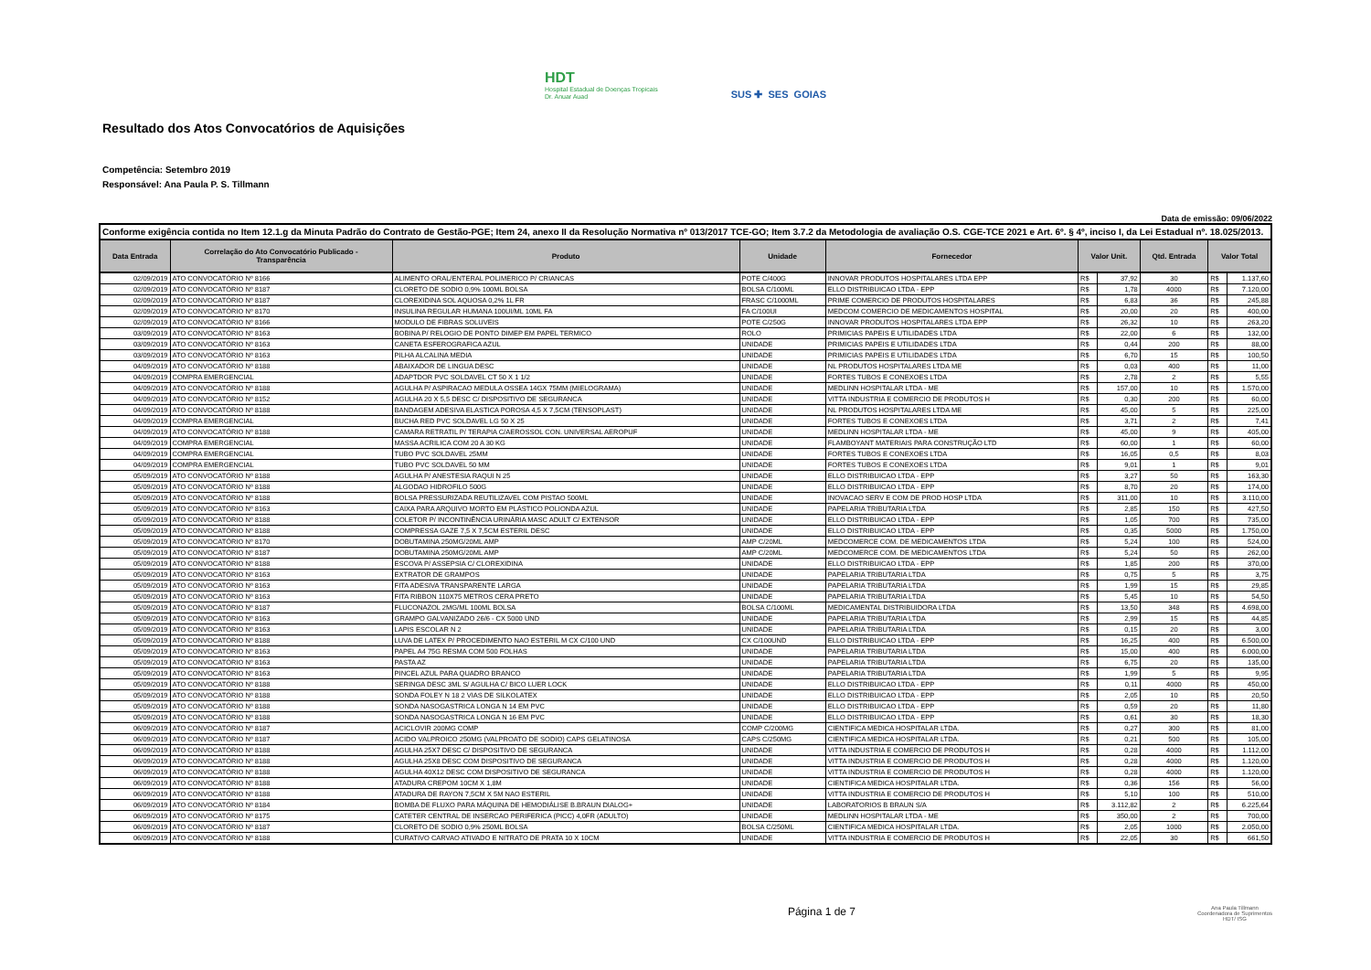HDT
Hospital Estadual de Doenças Tropicais
Dr. Anuar Auad
SUS ✚ SES GOIAS
Resultado dos Atos Convocatórios de Aquisições
Competência: Setembro 2019
Responsável: Ana Paula P. S. Tillmann
Data de emissão: 09/06/2022
| Conforme exigência contida no Item 12.1.g da Minuta Padrão do Contrato de Gestão-PGE; Item 24, anexo II da Resolução Normativa nº 013/2017 TCE-GO; Item 3.7.2 da Metodologia de avaliação O.S. CGE-TCE 2021 e Art. 6º. § 4º, inciso I, da Lei Estadual nº. 18.025/2013. | | | | | | | | | |
| --- | --- | --- | --- | --- | --- | --- | --- | --- | --- |
| Data Entrada | Correlação do Ato Convocatório Publicado - Transparência | Produto | Unidade | Fornecedor | Valor Unit. | | Qtd. Entrada | Valor Total | |
| 02/09/2019 | ATO CONVOCATÓRIO Nº 8166 | ALIMENTO ORAL/ENTERAL POLIMERICO P/ CRIANCAS | POTE C/400G | INNOVAR PRODUTOS HOSPITALARES LTDA EPP | R$ | 37,92 | 30 | R$ | 1.137,60 |
| 02/09/2019 | ATO CONVOCATÓRIO Nº 8187 | CLORETO DE SODIO 0,9% 100ML BOLSA | BOLSA C/100ML | ELLO DISTRIBUICAO LTDA - EPP | R$ | 1,78 | 4000 | R$ | 7.120,00 |
| 02/09/2019 | ATO CONVOCATÓRIO Nº 8187 | CLOREXIDINA SOL AQUOSA 0,2% 1L FR | FRASC C/1000ML | PRIME COMERCIO DE PRODUTOS HOSPITALARES | R$ | 6,83 | 36 | R$ | 245,88 |
| 02/09/2019 | ATO CONVOCATÓRIO Nº 8170 | INSULINA REGULAR HUMANA 100UI/ML 10ML FA | FA C/100UI | MEDCOM COMERCIO DE MEDICAMENTOS HOSPITAL | R$ | 20,00 | 20 | R$ | 400,00 |
| 02/09/2019 | ATO CONVOCATÓRIO Nº 8166 | MODULO DE FIBRAS SOLUVEIS | POTE C/250G | INNOVAR PRODUTOS HOSPITALARES LTDA EPP | R$ | 26,32 | 10 | R$ | 263,20 |
| 03/09/2019 | ATO CONVOCATÓRIO Nº 8163 | BOBINA P/ RELOGIO DE PONTO DIMEP EM PAPEL TERMICO | ROLO | PRIMICIAS PAPEIS E UTILIDADES LTDA | R$ | 22,00 | 6 | R$ | 132,00 |
| 03/09/2019 | ATO CONVOCATÓRIO Nº 8163 | CANETA ESFEROGRAFICA AZUL | UNIDADE | PRIMICIAS PAPEIS E UTILIDADES LTDA | R$ | 0,44 | 200 | R$ | 88,00 |
| 03/09/2019 | ATO CONVOCATÓRIO Nº 8163 | PILHA ALCALINA MEDIA | UNIDADE | PRIMICIAS PAPEIS E UTILIDADES LTDA | R$ | 6,70 | 15 | R$ | 100,50 |
| 04/09/2019 | ATO CONVOCATÓRIO Nº 8188 | ABAIXADOR DE LINGUA DESC | UNIDADE | NL PRODUTOS HOSPITALARES LTDA ME | R$ | 0,03 | 400 | R$ | 11,00 |
| 04/09/2019 | COMPRA EMERGENCIAL | ADAPTDOR PVC SOLDAVEL CT 50 X 1 1/2 | UNIDADE | FORTES TUBOS E CONEXOES LTDA | R$ | 2,78 | 2 | R$ | 5,55 |
| 04/09/2019 | ATO CONVOCATÓRIO Nº 8188 | AGULHA P/ ASPIRACAO MEDULA OSSEA 14GX 75MM (MIELOGRAMA) | UNIDADE | MEDLINN HOSPITALAR LTDA - ME | R$ | 157,00 | 10 | R$ | 1.570,00 |
| 04/09/2019 | ATO CONVOCATÓRIO Nº 8152 | AGULHA 20 X 5,5 DESC C/ DISPOSITIVO DE SEGURANCA | UNIDADE | VITTA INDUSTRIA E COMERCIO DE PRODUTOS H | R$ | 0,30 | 200 | R$ | 60,00 |
| 04/09/2019 | ATO CONVOCATÓRIO Nº 8188 | BANDAGEM ADESIVA ELASTICA POROSA 4,5 X 7,5CM (TENSOPLAST) | UNIDADE | NL PRODUTOS HOSPITALARES LTDA ME | R$ | 45,00 | 5 | R$ | 225,00 |
| 04/09/2019 | COMPRA EMERGENCIAL | BUCHA RED PVC SOLDAVEL LG 50 X 25 | UNIDADE | FORTES TUBOS E CONEXOES LTDA | R$ | 3,71 | 2 | R$ | 7,41 |
| 04/09/2019 | ATO CONVOCATÓRIO Nº 8188 | CAMARA RETRATIL P/ TERAPIA C/AEROSSOL CON. UNIVERSAL AEROPUF | UNIDADE | MEDLINN HOSPITALAR LTDA - ME | R$ | 45,00 | 9 | R$ | 405,00 |
| 04/09/2019 | COMPRA EMERGENCIAL | MASSA ACRILICA COM 20 A 30 KG | UNIDADE | FLAMBOYANT MATERIAIS PARA CONSTRUÇÃO LTD | R$ | 60,00 | 1 | R$ | 60,00 |
| 04/09/2019 | COMPRA EMERGENCIAL | TUBO PVC SOLDAVEL 25MM | UNIDADE | FORTES TUBOS E CONEXOES LTDA | R$ | 16,05 | 0,5 | R$ | 8,03 |
| 04/09/2019 | COMPRA EMERGENCIAL | TUBO PVC SOLDAVEL 50 MM | UNIDADE | FORTES TUBOS E CONEXOES LTDA | R$ | 9,01 | 1 | R$ | 9,01 |
| 05/09/2019 | ATO CONVOCATÓRIO Nº 8188 | AGULHA P/ ANESTESIA RAQUI N 25 | UNIDADE | ELLO DISTRIBUICAO LTDA - EPP | R$ | 3,27 | 50 | R$ | 163,30 |
| 05/09/2019 | ATO CONVOCATÓRIO Nº 8188 | ALGODAO HIDROFILO 500G | UNIDADE | ELLO DISTRIBUICAO LTDA - EPP | R$ | 8,70 | 20 | R$ | 174,00 |
| 05/09/2019 | ATO CONVOCATÓRIO Nº 8188 | BOLSA PRESSURIZADA REUTILIZAVEL COM PISTAO 500ML | UNIDADE | INOVACAO SERV E COM DE PROD HOSP LTDA | R$ | 311,00 | 10 | R$ | 3.110,00 |
| 05/09/2019 | ATO CONVOCATÓRIO Nº 8163 | CAIXA PARA ARQUIVO MORTO EM PLÁSTICO POLIONDA AZUL | UNIDADE | PAPELARIA TRIBUTARIA LTDA | R$ | 2,85 | 150 | R$ | 427,50 |
| 05/09/2019 | ATO CONVOCATÓRIO Nº 8188 | COLETOR P/ INCONTINÊNCIA URINÁRIA MASC ADULT C/ EXTENSOR | UNIDADE | ELLO DISTRIBUICAO LTDA - EPP | R$ | 1,05 | 700 | R$ | 735,00 |
| 05/09/2019 | ATO CONVOCATÓRIO Nº 8188 | COMPRESSA GAZE 7,5 X 7,5CM ESTERIL DESC | UNIDADE | ELLO DISTRIBUICAO LTDA - EPP | R$ | 0,35 | 5000 | R$ | 1.750,00 |
| 05/09/2019 | ATO CONVOCATÓRIO Nº 8170 | DOBUTAMINA 250MG/20ML AMP | AMP C/20ML | MEDCOMERCE COM. DE MEDICAMENTOS LTDA | R$ | 5,24 | 100 | R$ | 524,00 |
| 05/09/2019 | ATO CONVOCATÓRIO Nº 8187 | DOBUTAMINA 250MG/20ML AMP | AMP C/20ML | MEDCOMERCE COM. DE MEDICAMENTOS LTDA | R$ | 5,24 | 50 | R$ | 262,00 |
| 05/09/2019 | ATO CONVOCATÓRIO Nº 8188 | ESCOVA P/ ASSEPSIA C/ CLOREXIDINA | UNIDADE | ELLO DISTRIBUICAO LTDA - EPP | R$ | 1,85 | 200 | R$ | 370,00 |
| 05/09/2019 | ATO CONVOCATÓRIO Nº 8163 | EXTRATOR DE GRAMPOS | UNIDADE | PAPELARIA TRIBUTARIA LTDA | R$ | 0,75 | 5 | R$ | 3,75 |
| 05/09/2019 | ATO CONVOCATÓRIO Nº 8163 | FITA ADESIVA TRANSPARENTE LARGA | UNIDADE | PAPELARIA TRIBUTARIA LTDA | R$ | 1,99 | 15 | R$ | 29,85 |
| 05/09/2019 | ATO CONVOCATÓRIO Nº 8163 | FITA RIBBON 110X75 METROS CERA PRETO | UNIDADE | PAPELARIA TRIBUTARIA LTDA | R$ | 5,45 | 10 | R$ | 54,50 |
| 05/09/2019 | ATO CONVOCATÓRIO Nº 8187 | FLUCONAZOL 2MG/ML 100ML BOLSA | BOLSA C/100ML | MEDICAMENTAL DISTRIBUIDORA LTDA | R$ | 13,50 | 348 | R$ | 4.698,00 |
| 05/09/2019 | ATO CONVOCATÓRIO Nº 8163 | GRAMPO GALVANIZADO 26/6 - CX 5000 UND | UNIDADE | PAPELARIA TRIBUTARIA LTDA | R$ | 2,99 | 15 | R$ | 44,85 |
| 05/09/2019 | ATO CONVOCATÓRIO Nº 8163 | LAPIS ESCOLAR N 2 | UNIDADE | PAPELARIA TRIBUTARIA LTDA | R$ | 0,15 | 20 | R$ | 3,00 |
| 05/09/2019 | ATO CONVOCATÓRIO Nº 8188 | LUVA DE LATEX P/ PROCEDIMENTO NAO ESTERIL M CX C/100 UND | CX C/100UND | ELLO DISTRIBUICAO LTDA - EPP | R$ | 16,25 | 400 | R$ | 6.500,00 |
| 05/09/2019 | ATO CONVOCATÓRIO Nº 8163 | PAPEL A4 75G RESMA COM 500 FOLHAS | UNIDADE | PAPELARIA TRIBUTARIA LTDA | R$ | 15,00 | 400 | R$ | 6.000,00 |
| 05/09/2019 | ATO CONVOCATÓRIO Nº 8163 | PASTA AZ | UNIDADE | PAPELARIA TRIBUTARIA LTDA | R$ | 6,75 | 20 | R$ | 135,00 |
| 05/09/2019 | ATO CONVOCATÓRIO Nº 8163 | PINCEL AZUL PARA QUADRO BRANCO | UNIDADE | PAPELARIA TRIBUTARIA LTDA | R$ | 1,99 | 5 | R$ | 9,95 |
| 05/09/2019 | ATO CONVOCATÓRIO Nº 8188 | SERINGA DESC 3ML S/ AGULHA C/ BICO LUER LOCK | UNIDADE | ELLO DISTRIBUICAO LTDA - EPP | R$ | 0,11 | 4000 | R$ | 450,00 |
| 05/09/2019 | ATO CONVOCATÓRIO Nº 8188 | SONDA FOLEY N 18 2 VIAS DE SILKOLATEX | UNIDADE | ELLO DISTRIBUICAO LTDA - EPP | R$ | 2,05 | 10 | R$ | 20,50 |
| 05/09/2019 | ATO CONVOCATÓRIO Nº 8188 | SONDA NASOGASTRICA LONGA N 14 EM PVC | UNIDADE | ELLO DISTRIBUICAO LTDA - EPP | R$ | 0,59 | 20 | R$ | 11,80 |
| 05/09/2019 | ATO CONVOCATÓRIO Nº 8188 | SONDA NASOGASTRICA LONGA N 16 EM PVC | UNIDADE | ELLO DISTRIBUICAO LTDA - EPP | R$ | 0,61 | 30 | R$ | 18,30 |
| 06/09/2019 | ATO CONVOCATÓRIO Nº 8187 | ACICLOVIR 200MG COMP | COMP C/200MG | CIENTIFICA MEDICA HOSPITALAR LTDA. | R$ | 0,27 | 300 | R$ | 81,00 |
| 06/09/2019 | ATO CONVOCATÓRIO Nº 8187 | ACIDO VALPROICO 250MG (VALPROATO DE SODIO) CAPS GELATINOSA | CAPS C/250MG | CIENTIFICA MEDICA HOSPITALAR LTDA. | R$ | 0,21 | 500 | R$ | 105,00 |
| 06/09/2019 | ATO CONVOCATÓRIO Nº 8188 | AGULHA 25X7 DESC C/ DISPOSITIVO DE SEGURANCA | UNIDADE | VITTA INDUSTRIA E COMERCIO DE PRODUTOS H | R$ | 0,28 | 4000 | R$ | 1.112,00 |
| 06/09/2019 | ATO CONVOCATÓRIO Nº 8188 | AGULHA 25X8 DESC COM DISPOSITIVO DE SEGURANCA | UNIDADE | VITTA INDUSTRIA E COMERCIO DE PRODUTOS H | R$ | 0,28 | 4000 | R$ | 1.120,00 |
| 06/09/2019 | ATO CONVOCATÓRIO Nº 8188 | AGULHA 40X12 DESC COM DISPOSITIVO DE SEGURANCA | UNIDADE | VITTA INDUSTRIA E COMERCIO DE PRODUTOS H | R$ | 0,28 | 4000 | R$ | 1.120,00 |
| 06/09/2019 | ATO CONVOCATÓRIO Nº 8188 | ATADURA CREPOM 10CM X 1,8M | UNIDADE | CIENTIFICA MEDICA HOSPITALAR LTDA. | R$ | 0,36 | 156 | R$ | 56,00 |
| 06/09/2019 | ATO CONVOCATÓRIO Nº 8188 | ATADURA DE RAYON 7,5CM X 5M NAO ESTERIL | UNIDADE | VITTA INDUSTRIA E COMERCIO DE PRODUTOS H | R$ | 5,10 | 100 | R$ | 510,00 |
| 06/09/2019 | ATO CONVOCATÓRIO Nº 8184 | BOMBA DE FLUXO PARA MÁQUINA DE HEMODIÁLISE B.BRAUN DIALOG+ | UNIDADE | LABORATORIOS B BRAUN S/A | R$ | 3.112,82 | 2 | R$ | 6.225,64 |
| 06/09/2019 | ATO CONVOCATÓRIO Nº 8175 | CATETER CENTRAL DE INSERCAO PERIFERICA (PICC) 4,0FR (ADULTO) | UNIDADE | MEDLINN HOSPITALAR LTDA - ME | R$ | 350,00 | 2 | R$ | 700,00 |
| 06/09/2019 | ATO CONVOCATÓRIO Nº 8187 | CLORETO DE SODIO 0,9% 250ML BOLSA | BOLSA C/250ML | CIENTIFICA MEDICA HOSPITALAR LTDA. | R$ | 2,05 | 1000 | R$ | 2.050,00 |
| 06/09/2019 | ATO CONVOCATÓRIO Nº 8188 | CURATIVO CARVAO ATIVADO E NITRATO DE PRATA 10 X 10CM | UNIDADE | VITTA INDUSTRIA E COMERCIO DE PRODUTOS H | R$ | 22,05 | 30 | R$ | 661,50 |
Página 1 de 7
Ana Paula Tillmann
Coordenadora de Suprimentos
HDT/ ISG